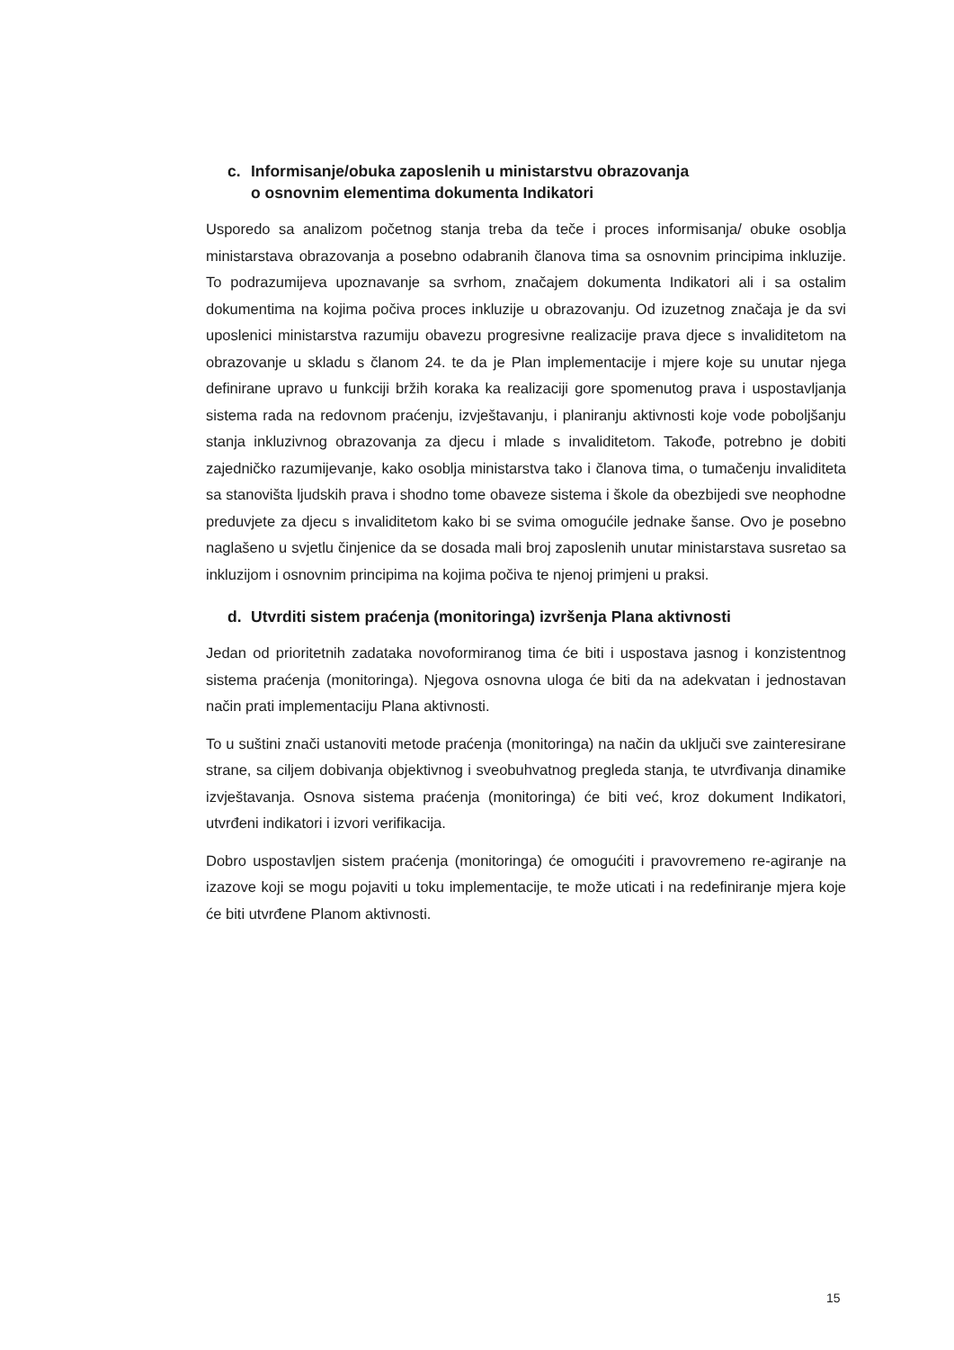c. Informisanje/obuka zaposlenih u ministarstvu obrazovanja
o osnovnim elementima dokumenta Indikatori
Usporedo sa analizom početnog stanja treba da teče i proces informisanja/ obuke osoblja ministarstava obrazovanja a posebno odabranih članova tima sa osnovnim principima inkluzije. To podrazumijeva upoznavanje sa svrhom, značajem dokumenta Indikatori ali i sa ostalim dokumentima na kojima počiva proces inkluzije u obrazovanju. Od izuzetnog značaja je da svi uposlenici ministarstva razumiju obavezu progresivne realizacije prava djece s invaliditetom na obrazovanje u skladu s članom 24. te da je Plan implementacije i mjere koje su unutar njega definirane upravo u funkciji bržih koraka ka realizaciji gore spomenutog prava i uspostavljanja sistema rada na redovnom praćenju, izvještavanju, i planiranju aktivnosti koje vode poboljšanju stanja inkluzivnog obrazovanja za djecu i mlade s invaliditetom. Takođe, potrebno je dobiti zajedničko razumijevanje, kako osoblja ministarstva tako i članova tima, o tumačenju invaliditeta sa stanovišta ljudskih prava i shodno tome obaveze sistema i škole da obezbijedi sve neophodne preduvjete za djecu s invaliditetom kako bi se svima omogućile jednake šanse. Ovo je posebno naglašeno u svjetlu činjenice da se dosada mali broj zaposlenih unutar ministarstava susretao sa inkluzijom i osnovnim principima na kojima počiva te njenoj primjeni u praksi.
d. Utvrditi sistem praćenja (monitoringa) izvršenja Plana aktivnosti
Jedan od prioritetnih zadataka novoformiranog tima će biti i uspostava jasnog i konzistentnog sistema praćenja (monitoringa). Njegova osnovna uloga će biti da na adekvatan i jednostavan način prati implementaciju Plana aktivnosti.
To u suštini znači ustanoviti metode praćenja (monitoringa) na način da uključi sve zainteresirane strane, sa ciljem dobivanja objektivnog i sveobuhvatnog pregleda stanja, te utvrđivanja dinamike izvještavanja. Osnova sistema praćenja (monitoringa) će biti već, kroz dokument Indikatori, utvrđeni indikatori i izvori verifikacija.
Dobro uspostavljen sistem praćenja (monitoringa) će omogućiti i pravovremeno re-agiranje na izazove koji se mogu pojaviti u toku implementacije, te može uticati i na redefiniranje mjera koje će biti utvrđene Planom aktivnosti.
15